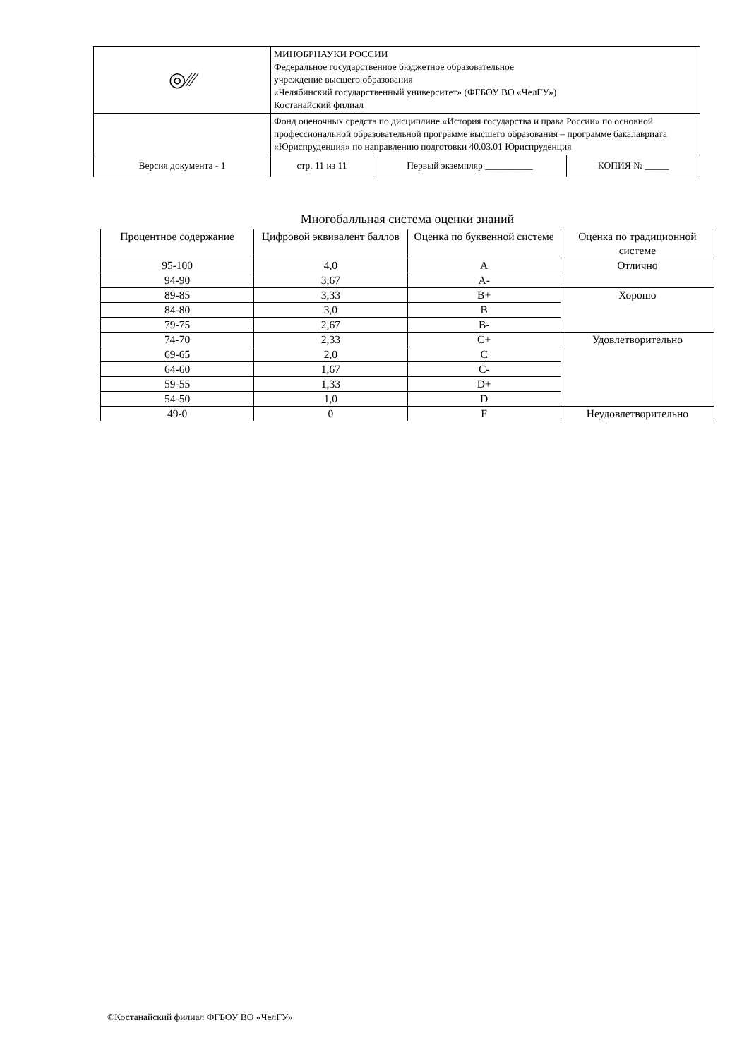| ◎﻿⁄⁄⁄ | МИНОБРНАУКИ РОССИИ Федеральное государственное бюджетное образовательное учреждение высшего образования «Челябинский государственный университет» (ФГБОУ ВО «ЧелГУ») Костанайский филиал | | |
| | Фонд оценочных средств по дисциплине «История государства и права России» по основной профессиональной образовательной программе высшего образования – программе бакалавриата «Юриспруденция» по направлению подготовки 40.03.01 Юриспруденция | | |
| Версия документа - 1 | стр. 11 из 11 | Первый экземпляр __________ | КОПИЯ № _____ |
Многобалльная система оценки знаний
| Процентное содержание | Цифровой эквивалент баллов | Оценка по буквенной системе | Оценка по традиционной системе |
| --- | --- | --- | --- |
| 95-100 | 4,0 | A | Отлично |
| 94-90 | 3,67 | A- | |
| 89-85 | 3,33 | B+ | Хорошо |
| 84-80 | 3,0 | B | |
| 79-75 | 2,67 | B- | |
| 74-70 | 2,33 | C+ | Удовлетворительно |
| 69-65 | 2,0 | C | |
| 64-60 | 1,67 | C- | |
| 59-55 | 1,33 | D+ | |
| 54-50 | 1,0 | D | |
| 49-0 | 0 | F | Неудовлетворительно |
©Костанайский филиал ФГБОУ ВО «ЧелГУ»